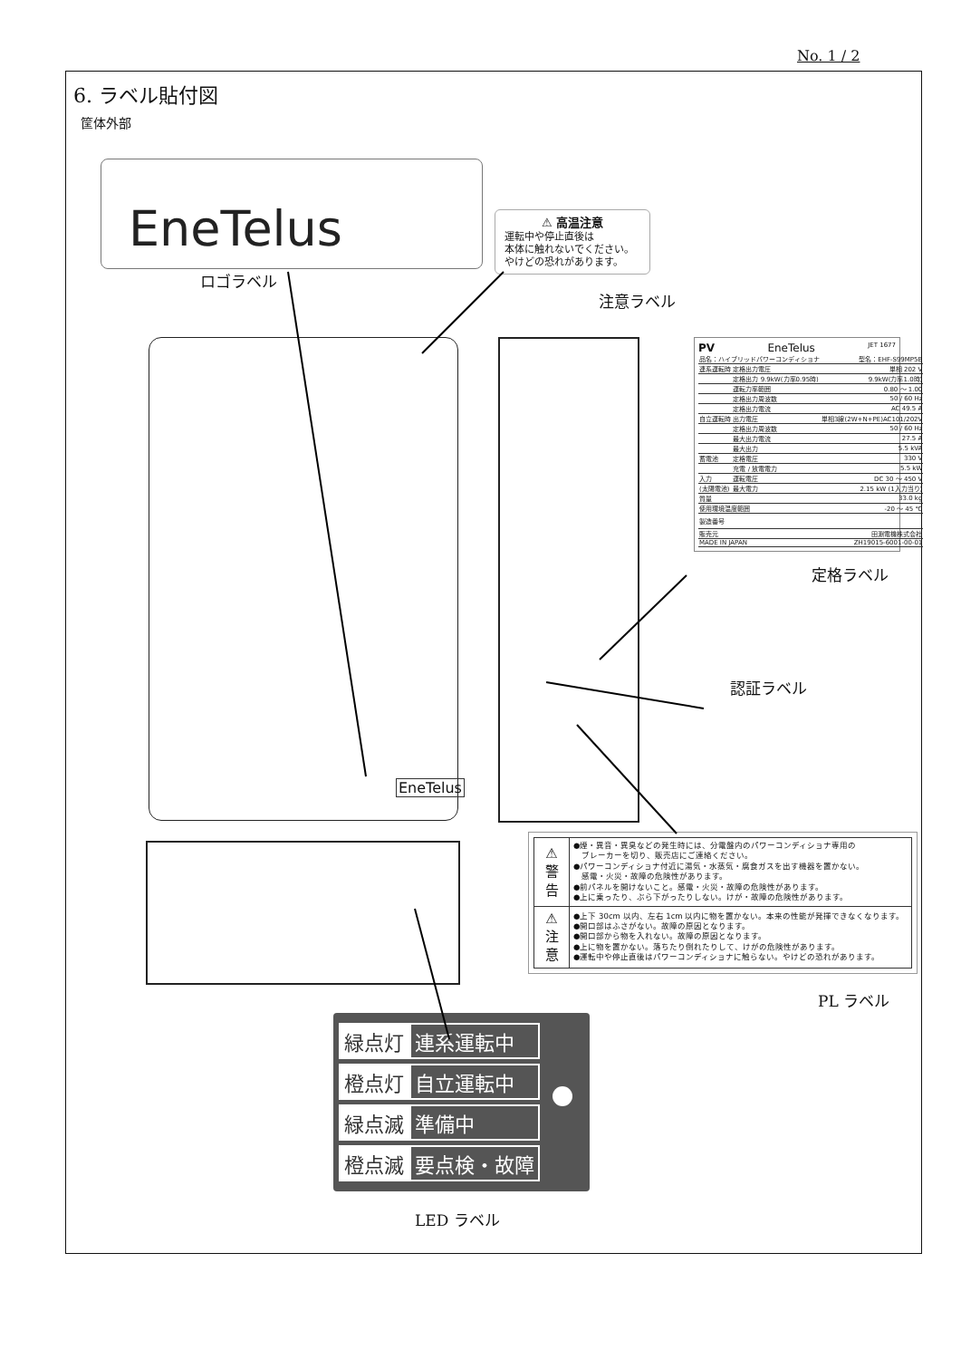No. 1 / 2
6. ラベル貼付図
筐体外部
EneTelus
ロゴラベル
⚠ 高温注意
運転中や停止直後は
本体に触れないでください。
やけどの恐れがあります。
注意ラベル
EneTelus
PV EneTelus JET 1677
| 品名：ハイブリッドパワーコンディショナ | | 型名：EHF-S99MP5B |
| 連系運転時 | 定格出力電圧 | 単相 202 V |
| | 定格出力 9.9kW(力率0.95時) | 9.9kW(力率1.0時) |
| | 運転力率範囲 | 0.80 ～ 1.00 |
| | 定格出力周波数 | 50 / 60 Hz |
| | 定格出力電流 | AC 49.5 A |
| 自立運転時 | 出力電圧 | 単相3線(2W+N+PE)AC101/202V |
| | 定格出力周波数 | 50 / 60 Hz |
| | 最大出力電流 | 27.5 A |
| | 最大出力 | 5.5 kVA |
| 蓄電池 | 定格電圧 | 330 V |
| | 充電 / 放電電力 | 5.5 kW |
| 入力 | 運転電圧 | DC 30 ～ 450 V |
| (太陽電池) | 最大電力 | 2.15 kW (1入力当り) |
| 質量 | | 33.0 kg |
| 使用環境温度範囲 | | -20 ～ 45 ℃ |
| 製造番号 | | |
| 販売元 | | 田淵電機株式会社 |
| MADE IN JAPAN | | ZH19015-6001-00-01 |
定格ラベル
認証ラベル
| ⚠ 警 告 | ●煙・異音・異臭などの発生時には、分電盤内のパワーコンディショナ専用の ブレーカーを切り、販売店にご連絡ください。 ●パワーコンディショナ付近に湯気・水蒸気・腐食ガスを出す機器を置かない。 感電・火災・故障の危険性があります。 ●前パネルを開けないこと。感電・火災・故障の危険性があります。 ●上に乗ったり、ぶら下がったりしない。けが・故障の危険性があります。 |
| ⚠ 注 意 | ●上下 30cm 以内、左右 1cm 以内に物を置かない。本来の性能が発揮できなくなります。 ●開口部はふさがない。故障の原因となります。 ●開口部から物を入れない。故障の原因となります。 ●上に物を置かない。落ちたり倒れたりして、けがの危険性があります。 ●運転中や停止直後はパワーコンディショナに触らない。やけどの恐れがあります。 |
PL ラベル
| 緑点灯 | 連系運転中 |
| 橙点灯 | 自立運転中 |
| 緑点滅 | 準備中 |
| 橙点滅 | 要点検・故障 |
LED ラベル